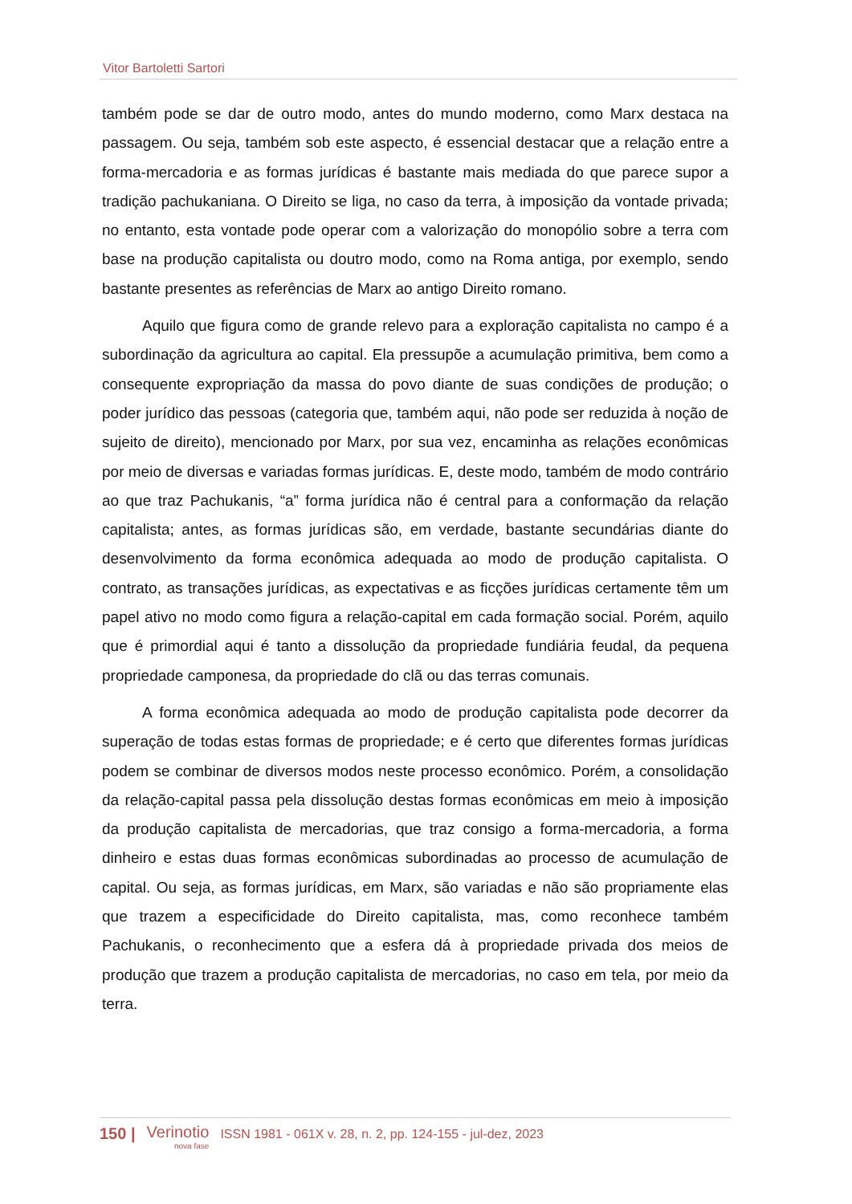Vitor Bartoletti Sartori
também pode se dar de outro modo, antes do mundo moderno, como Marx destaca na passagem. Ou seja, também sob este aspecto, é essencial destacar que a relação entre a forma-mercadoria e as formas jurídicas é bastante mais mediada do que parece supor a tradição pachukaniana. O Direito se liga, no caso da terra, à imposição da vontade privada; no entanto, esta vontade pode operar com a valorização do monopólio sobre a terra com base na produção capitalista ou doutro modo, como na Roma antiga, por exemplo, sendo bastante presentes as referências de Marx ao antigo Direito romano.
Aquilo que figura como de grande relevo para a exploração capitalista no campo é a subordinação da agricultura ao capital. Ela pressupõe a acumulação primitiva, bem como a consequente expropriação da massa do povo diante de suas condições de produção; o poder jurídico das pessoas (categoria que, também aqui, não pode ser reduzida à noção de sujeito de direito), mencionado por Marx, por sua vez, encaminha as relações econômicas por meio de diversas e variadas formas jurídicas. E, deste modo, também de modo contrário ao que traz Pachukanis, “a” forma jurídica não é central para a conformação da relação capitalista; antes, as formas jurídicas são, em verdade, bastante secundárias diante do desenvolvimento da forma econômica adequada ao modo de produção capitalista. O contrato, as transações jurídicas, as expectativas e as ficções jurídicas certamente têm um papel ativo no modo como figura a relação-capital em cada formação social. Porém, aquilo que é primordial aqui é tanto a dissolução da propriedade fundiária feudal, da pequena propriedade camponesa, da propriedade do clã ou das terras comunais.
A forma econômica adequada ao modo de produção capitalista pode decorrer da superação de todas estas formas de propriedade; e é certo que diferentes formas jurídicas podem se combinar de diversos modos neste processo econômico. Porém, a consolidação da relação-capital passa pela dissolução destas formas econômicas em meio à imposição da produção capitalista de mercadorias, que traz consigo a forma-mercadoria, a forma dinheiro e estas duas formas econômicas subordinadas ao processo de acumulação de capital. Ou seja, as formas jurídicas, em Marx, são variadas e não são propriamente elas que trazem a especificidade do Direito capitalista, mas, como reconhece também Pachukanis, o reconhecimento que a esfera dá à propriedade privada dos meios de produção que trazem a produção capitalista de mercadorias, no caso em tela, por meio da terra.
150 | Verinotio
nova fase ISSN 1981 - 061X v. 28, n. 2, pp. 124-155 - jul-dez, 2023